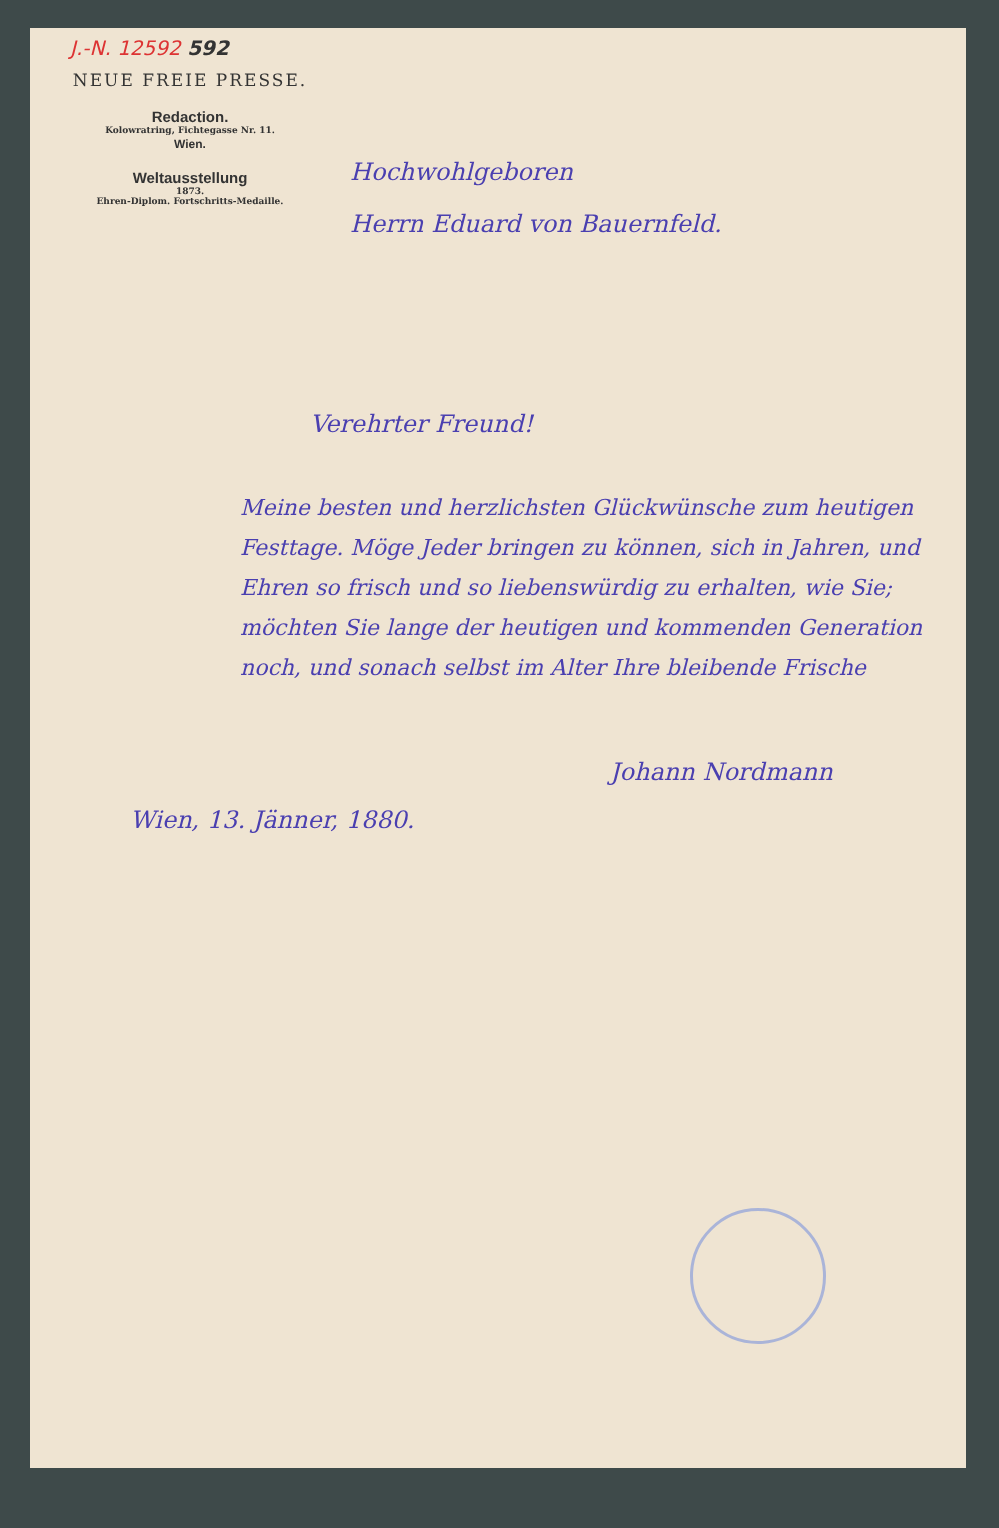J.-N. 12592 592
NEUE FREIE PRESSE.
Redaction.
Kolowratring, Fichtegasse Nr. 11.
Wien.
Weltausstellung
1873.
Ehren-Diplom. Fortschritts-Medaille.
Hochwohlgeboren
Herrn Eduard von Bauernfeld.
Verehrter Freund!
Meine besten und herzlichsten Glückwünsche zum heutigen Festtage. Möge Jeder bringen zu können, sich in Jahren, und Ehren so frisch und so liebenswürdig zu erhalten, wie Sie; möchten Sie lange der heutigen und kommenden Generation noch, und sonach selbst im Alter Ihre bleibende Frische
Johann Nordmann
Wien, 13. Jänner, 1880.